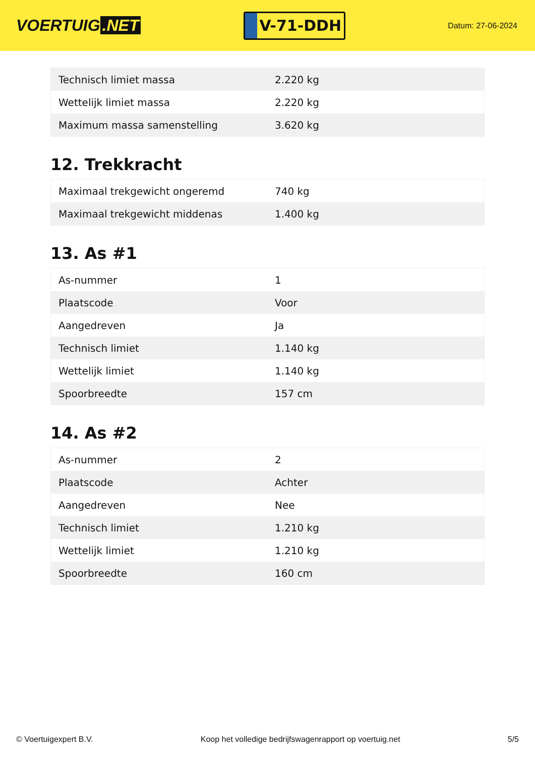VOERTUIG.NET
V-71-DDH
Datum: 27-06-2024
| Technisch limiet massa | 2.220 kg |
| Wettelijk limiet massa | 2.220 kg |
| Maximum massa samenstelling | 3.620 kg |
12. Trekkracht
| Maximaal trekgewicht ongeremd | 740 kg |
| Maximaal trekgewicht middenas | 1.400 kg |
13. As #1
| As-nummer | 1 |
| Plaatscode | Voor |
| Aangedreven | Ja |
| Technisch limiet | 1.140 kg |
| Wettelijk limiet | 1.140 kg |
| Spoorbreedte | 157 cm |
14. As #2
| As-nummer | 2 |
| Plaatscode | Achter |
| Aangedreven | Nee |
| Technisch limiet | 1.210 kg |
| Wettelijk limiet | 1.210 kg |
| Spoorbreedte | 160 cm |
© Voertuigexpert B.V. Koop het volledige bedrijfswagenrapport op voertuig.net 5/5